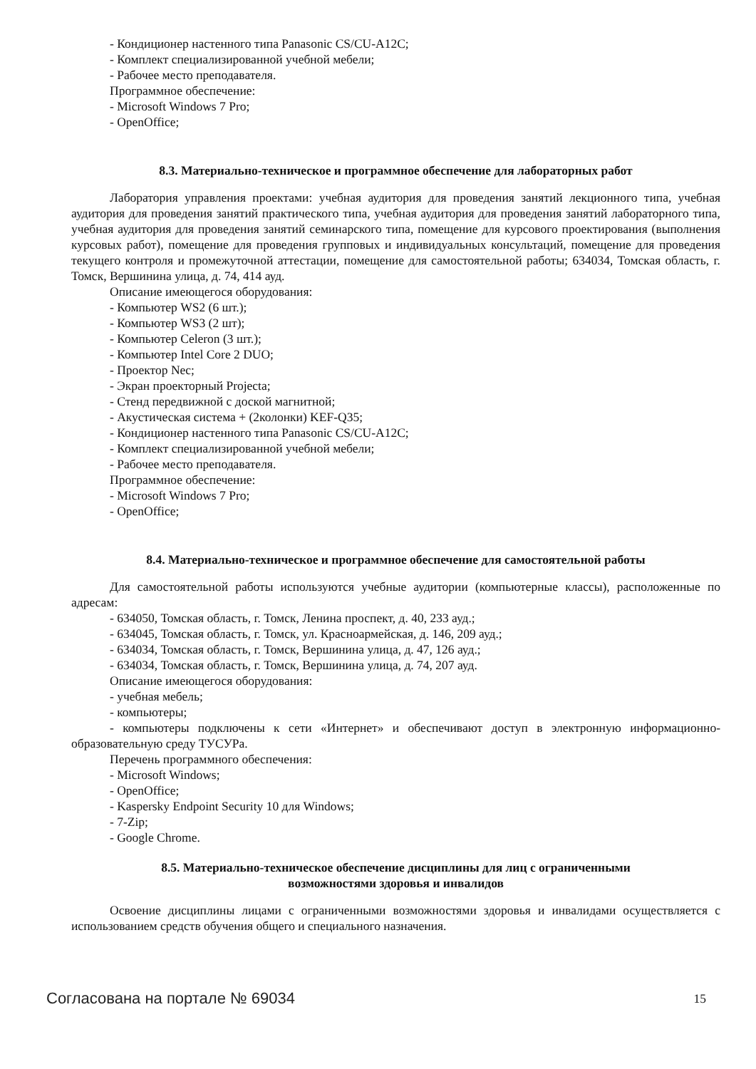- Кондиционер настенного типа Panasonic CS/CU-A12C;
- Комплект специализированной учебной мебели;
- Рабочее место преподавателя.
Программное обеспечение:
- Microsoft Windows 7 Pro;
- OpenOffice;
8.3. Материально-техническое и программное обеспечение для лабораторных работ
Лаборатория управления проектами: учебная аудитория для проведения занятий лекционного типа, учебная аудитория для проведения занятий практического типа, учебная аудитория для проведения занятий лабораторного типа, учебная аудитория для проведения занятий семинарского типа, помещение для курсового проектирования (выполнения курсовых работ), помещение для проведения групповых и индивидуальных консультаций, помещение для проведения текущего контроля и промежуточной аттестации, помещение для самостоятельной работы; 634034, Томская область, г. Томск, Вершинина улица, д. 74, 414 ауд.
Описание имеющегося оборудования:
- Компьютер WS2 (6 шт.);
- Компьютер WS3 (2 шт);
- Компьютер Celeron (3 шт.);
- Компьютер Intel Core 2 DUO;
- Проектор Nec;
- Экран проекторный Projecta;
- Стенд передвижной с доской магнитной;
- Акустическая система + (2колонки) KEF-Q35;
- Кондиционер настенного типа Panasonic CS/CU-A12C;
- Комплект специализированной учебной мебели;
- Рабочее место преподавателя.
Программное обеспечение:
- Microsoft Windows 7 Pro;
- OpenOffice;
8.4. Материально-техническое и программное обеспечение для самостоятельной работы
Для самостоятельной работы используются учебные аудитории (компьютерные классы), расположенные по адресам:
- 634050, Томская область, г. Томск, Ленина проспект, д. 40, 233 ауд.;
- 634045, Томская область, г. Томск, ул. Красноармейская, д. 146, 209 ауд.;
- 634034, Томская область, г. Томск, Вершинина улица, д. 47, 126 ауд.;
- 634034, Томская область, г. Томск, Вершинина улица, д. 74, 207 ауд.
Описание имеющегося оборудования:
- учебная мебель;
- компьютеры;
- компьютеры подключены к сети «Интернет» и обеспечивают доступ в электронную информационно-образовательную среду ТУСУРа.
Перечень программного обеспечения:
- Microsoft Windows;
- OpenOffice;
- Kaspersky Endpoint Security 10 для Windows;
- 7-Zip;
- Google Chrome.
8.5. Материально-техническое обеспечение дисциплины для лиц с ограниченными
возможностями здоровья и инвалидов
Освоение дисциплины лицами с ограниченными возможностями здоровья и инвалидами осуществляется с использованием средств обучения общего и специального назначения.
Согласована на портале № 69034 15